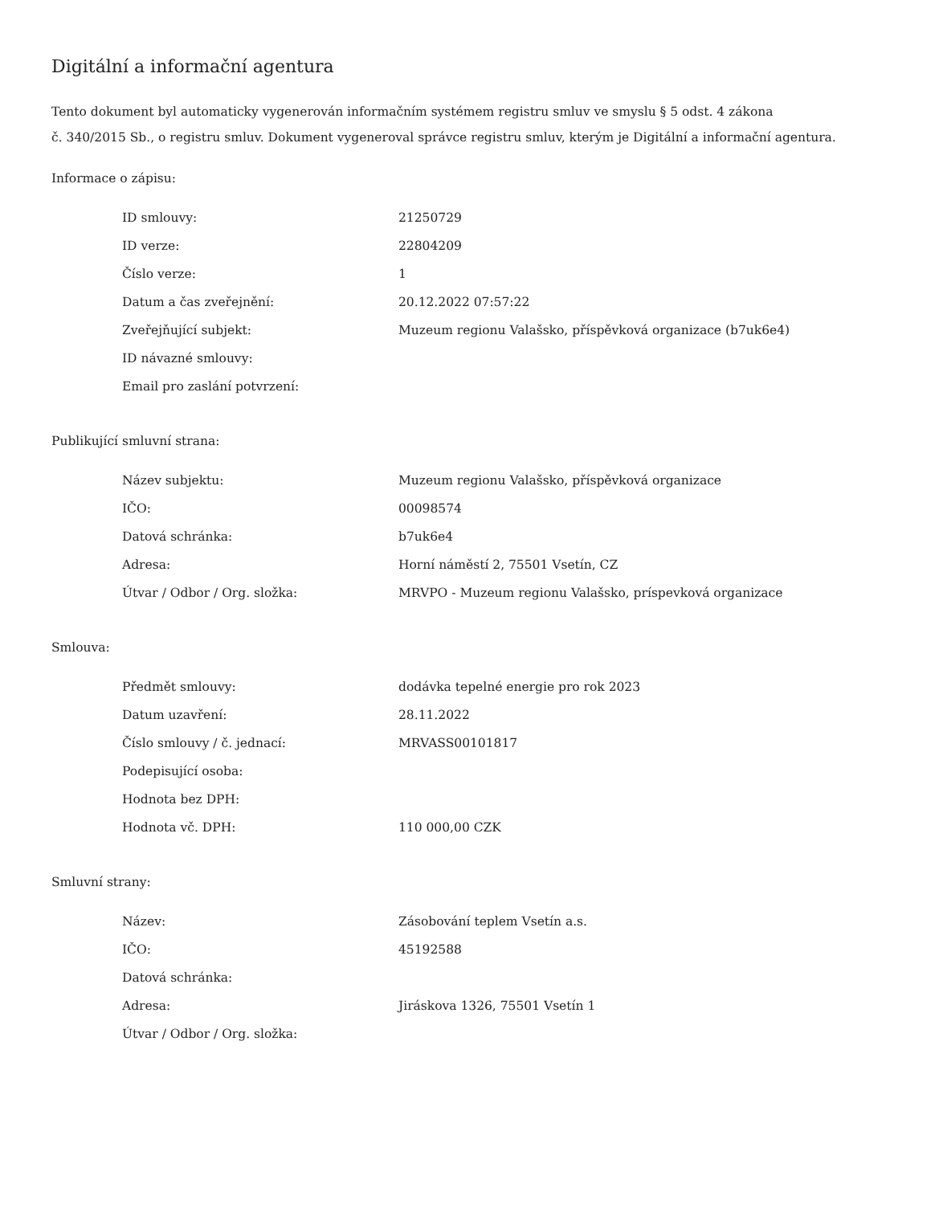Digitální a informační agentura
Tento dokument byl automaticky vygenerován informačním systémem registru smluv ve smyslu § 5 odst. 4 zákona
č. 340/2015 Sb., o registru smluv. Dokument vygeneroval správce registru smluv, kterým je Digitální a informační agentura.
Informace o zápisu:
| ID smlouvy: | 21250729 |
| ID verze: | 22804209 |
| Číslo verze: | 1 |
| Datum a čas zveřejnění: | 20.12.2022 07:57:22 |
| Zveřejňující subjekt: | Muzeum regionu Valašsko, příspěvková organizace (b7uk6e4) |
| ID návazné smlouvy: | |
| Email pro zaslání potvrzení: | |
Publikující smluvní strana:
| Název subjektu: | Muzeum regionu Valašsko, příspěvková organizace |
| IČO: | 00098574 |
| Datová schránka: | b7uk6e4 |
| Adresa: | Horní náměstí 2, 75501 Vsetín, CZ |
| Útvar / Odbor / Org. složka: | MRVPO - Muzeum regionu Valašsko, príspevková organizace |
Smlouva:
| Předmět smlouvy: | dodávka tepelné energie pro rok 2023 |
| Datum uzavření: | 28.11.2022 |
| Číslo smlouvy / č. jednací: | MRVASS00101817 |
| Podepisující osoba: | |
| Hodnota bez DPH: | |
| Hodnota vč. DPH: | 110 000,00 CZK |
Smluvní strany:
| Název: | Zásobování teplem Vsetín a.s. |
| IČO: | 45192588 |
| Datová schránka: | |
| Adresa: | Jiráskova 1326, 75501 Vsetín 1 |
| Útvar / Odbor / Org. složka: | |